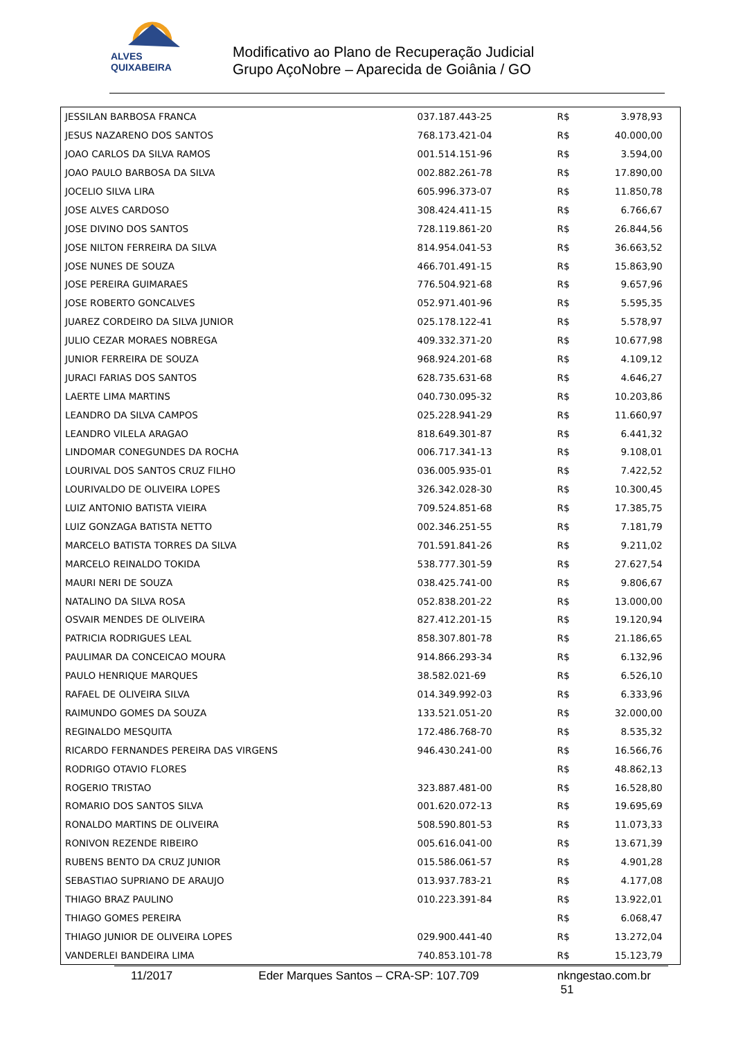ALVES QUIXABEIRA
Modificativo ao Plano de Recuperação Judicial
Grupo AçoNobre – Aparecida de Goiânia / GO
| JESSILAN BARBOSA FRANCA | 037.187.443-25 | R$ | 3.978,93 | |
| JESUS NAZARENO DOS SANTOS | 768.173.421-04 | R$ | 40.000,00 | |
| JOAO CARLOS DA SILVA RAMOS | 001.514.151-96 | R$ | 3.594,00 | |
| JOAO PAULO BARBOSA DA SILVA | 002.882.261-78 | R$ | 17.890,00 | |
| JOCELIO SILVA LIRA | 605.996.373-07 | R$ | 11.850,78 | |
| JOSE ALVES CARDOSO | 308.424.411-15 | R$ | 6.766,67 | |
| JOSE DIVINO DOS SANTOS | 728.119.861-20 | R$ | 26.844,56 | |
| JOSE NILTON FERREIRA DA SILVA | 814.954.041-53 | R$ | 36.663,52 | |
| JOSE NUNES DE SOUZA | 466.701.491-15 | R$ | 15.863,90 | |
| JOSE PEREIRA GUIMARAES | 776.504.921-68 | R$ | 9.657,96 | |
| JOSE ROBERTO GONCALVES | 052.971.401-96 | R$ | 5.595,35 | |
| JUAREZ CORDEIRO DA SILVA JUNIOR | 025.178.122-41 | R$ | 5.578,97 | |
| JULIO CEZAR MORAES NOBREGA | 409.332.371-20 | R$ | 10.677,98 | |
| JUNIOR FERREIRA DE SOUZA | 968.924.201-68 | R$ | 4.109,12 | |
| JURACI FARIAS DOS SANTOS | 628.735.631-68 | R$ | 4.646,27 | |
| LAERTE LIMA MARTINS | 040.730.095-32 | R$ | 10.203,86 | |
| LEANDRO DA SILVA CAMPOS | 025.228.941-29 | R$ | 11.660,97 | |
| LEANDRO VILELA ARAGAO | 818.649.301-87 | R$ | 6.441,32 | |
| LINDOMAR CONEGUNDES DA ROCHA | 006.717.341-13 | R$ | 9.108,01 | |
| LOURIVAL DOS SANTOS CRUZ FILHO | 036.005.935-01 | R$ | 7.422,52 | |
| LOURIVALDO DE OLIVEIRA LOPES | 326.342.028-30 | R$ | 10.300,45 | |
| LUIZ ANTONIO BATISTA VIEIRA | 709.524.851-68 | R$ | 17.385,75 | |
| LUIZ GONZAGA BATISTA NETTO | 002.346.251-55 | R$ | 7.181,79 | |
| MARCELO BATISTA TORRES DA SILVA | 701.591.841-26 | R$ | 9.211,02 | |
| MARCELO REINALDO TOKIDA | 538.777.301-59 | R$ | 27.627,54 | |
| MAURI NERI DE SOUZA | 038.425.741-00 | R$ | 9.806,67 | |
| NATALINO DA SILVA ROSA | 052.838.201-22 | R$ | 13.000,00 | |
| OSVAIR MENDES DE OLIVEIRA | 827.412.201-15 | R$ | 19.120,94 | |
| PATRICIA RODRIGUES LEAL | 858.307.801-78 | R$ | 21.186,65 | |
| PAULIMAR DA CONCEICAO MOURA | 914.866.293-34 | R$ | 6.132,96 | |
| PAULO HENRIQUE MARQUES | 38.582.021-69 | R$ | 6.526,10 | |
| RAFAEL DE OLIVEIRA SILVA | 014.349.992-03 | R$ | 6.333,96 | |
| RAIMUNDO GOMES DA SOUZA | 133.521.051-20 | R$ | 32.000,00 | |
| REGINALDO MESQUITA | 172.486.768-70 | R$ | 8.535,32 | |
| RICARDO FERNANDES PEREIRA DAS VIRGENS | 946.430.241-00 | R$ | 16.566,76 | |
| RODRIGO OTAVIO FLORES | | R$ | 48.862,13 | |
| ROGERIO TRISTAO | 323.887.481-00 | R$ | 16.528,80 | |
| ROMARIO DOS SANTOS SILVA | 001.620.072-13 | R$ | 19.695,69 | |
| RONALDO MARTINS DE OLIVEIRA | 508.590.801-53 | R$ | 11.073,33 | |
| RONIVON REZENDE RIBEIRO | 005.616.041-00 | R$ | 13.671,39 | |
| RUBENS BENTO DA CRUZ JUNIOR | 015.586.061-57 | R$ | 4.901,28 | |
| SEBASTIAO SUPRIANO DE ARAUJO | 013.937.783-21 | R$ | 4.177,08 | |
| THIAGO BRAZ PAULINO | 010.223.391-84 | R$ | 13.922,01 | |
| THIAGO GOMES PEREIRA | | R$ | 6.068,47 | |
| THIAGO JUNIOR DE OLIVEIRA LOPES | 029.900.441-40 | R$ | 13.272,04 | |
| VANDERLEI BANDEIRA LIMA | 740.853.101-78 | R$ | 15.123,79 | |
11/2017 Eder Marques Santos – CRA-SP: 107.709 nkngestao.com.br 51